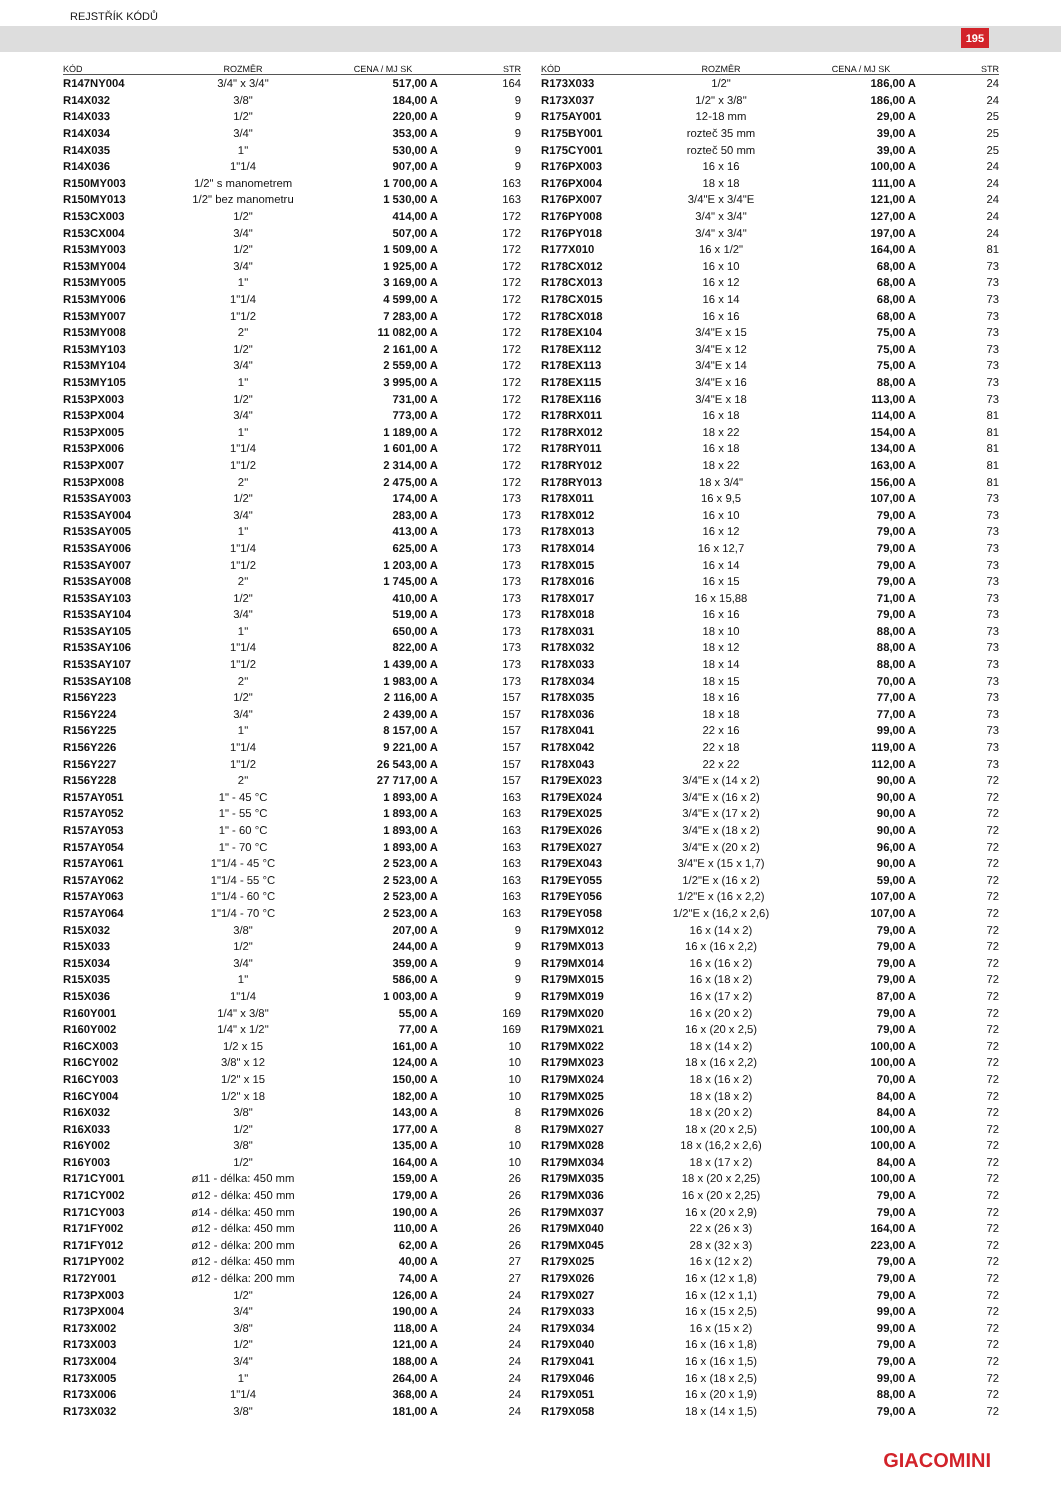REJSTŘÍK KÓDŮ
195
| KÓD | ROZMĚR | CENA / MJ SK | STR |
| --- | --- | --- | --- |
| R147NY004 | 3/4" x 3/4" | 517,00 A | 164 |
| R14X032 | 3/8" | 184,00 A | 9 |
| R14X033 | 1/2" | 220,00 A | 9 |
| R14X034 | 3/4" | 353,00 A | 9 |
| R14X035 | 1" | 530,00 A | 9 |
| R14X036 | 1"1/4 | 907,00 A | 9 |
| R150MY003 | 1/2" s manometrem | 1 700,00 A | 163 |
| R150MY013 | 1/2" bez manometru | 1 530,00 A | 163 |
| R153CX003 | 1/2" | 414,00 A | 172 |
| R153CX004 | 3/4" | 507,00 A | 172 |
| R153MY003 | 1/2" | 1 509,00 A | 172 |
| R153MY004 | 3/4" | 1 925,00 A | 172 |
| R153MY005 | 1" | 3 169,00 A | 172 |
| R153MY006 | 1"1/4 | 4 599,00 A | 172 |
| R153MY007 | 1"1/2 | 7 283,00 A | 172 |
| R153MY008 | 2" | 11 082,00 A | 172 |
| R153MY103 | 1/2" | 2 161,00 A | 172 |
| R153MY104 | 3/4" | 2 559,00 A | 172 |
| R153MY105 | 1" | 3 995,00 A | 172 |
| R153PX003 | 1/2" | 731,00 A | 172 |
| R153PX004 | 3/4" | 773,00 A | 172 |
| R153PX005 | 1" | 1 189,00 A | 172 |
| R153PX006 | 1"1/4 | 1 601,00 A | 172 |
| R153PX007 | 1"1/2 | 2 314,00 A | 172 |
| R153PX008 | 2" | 2 475,00 A | 172 |
| R153SAY003 | 1/2" | 174,00 A | 173 |
| R153SAY004 | 3/4" | 283,00 A | 173 |
| R153SAY005 | 1" | 413,00 A | 173 |
| R153SAY006 | 1"1/4 | 625,00 A | 173 |
| R153SAY007 | 1"1/2 | 1 203,00 A | 173 |
| R153SAY008 | 2" | 1 745,00 A | 173 |
| R153SAY103 | 1/2" | 410,00 A | 173 |
| R153SAY104 | 3/4" | 519,00 A | 173 |
| R153SAY105 | 1" | 650,00 A | 173 |
| R153SAY106 | 1"1/4 | 822,00 A | 173 |
| R153SAY107 | 1"1/2 | 1 439,00 A | 173 |
| R153SAY108 | 2" | 1 983,00 A | 173 |
| R156Y223 | 1/2" | 2 116,00 A | 157 |
| R156Y224 | 3/4" | 2 439,00 A | 157 |
| R156Y225 | 1" | 8 157,00 A | 157 |
| R156Y226 | 1"1/4 | 9 221,00 A | 157 |
| R156Y227 | 1"1/2 | 26 543,00 A | 157 |
| R156Y228 | 2" | 27 717,00 A | 157 |
| R157AY051 | 1" - 45 °C | 1 893,00 A | 163 |
| R157AY052 | 1" - 55 °C | 1 893,00 A | 163 |
| R157AY053 | 1" - 60 °C | 1 893,00 A | 163 |
| R157AY054 | 1" - 70 °C | 1 893,00 A | 163 |
| R157AY061 | 1"1/4 - 45 °C | 2 523,00 A | 163 |
| R157AY062 | 1"1/4 - 55 °C | 2 523,00 A | 163 |
| R157AY063 | 1"1/4 - 60 °C | 2 523,00 A | 163 |
| R157AY064 | 1"1/4 - 70 °C | 2 523,00 A | 163 |
| R15X032 | 3/8" | 207,00 A | 9 |
| R15X033 | 1/2" | 244,00 A | 9 |
| R15X034 | 3/4" | 359,00 A | 9 |
| R15X035 | 1" | 586,00 A | 9 |
| R15X036 | 1"1/4 | 1 003,00 A | 9 |
| R160Y001 | 1/4" x 3/8" | 55,00 A | 169 |
| R160Y002 | 1/4" x 1/2" | 77,00 A | 169 |
| R16CX003 | 1/2 x 15 | 161,00 A | 10 |
| R16CY002 | 3/8" x 12 | 124,00 A | 10 |
| R16CY003 | 1/2" x 15 | 150,00 A | 10 |
| R16CY004 | 1/2" x 18 | 182,00 A | 10 |
| R16X032 | 3/8" | 143,00 A | 8 |
| R16X033 | 1/2" | 177,00 A | 8 |
| R16Y002 | 3/8" | 135,00 A | 10 |
| R16Y003 | 1/2" | 164,00 A | 10 |
| R171CY001 | ø11 - délka: 450 mm | 159,00 A | 26 |
| R171CY002 | ø12 - délka: 450 mm | 179,00 A | 26 |
| R171CY003 | ø14 - délka: 450 mm | 190,00 A | 26 |
| R171FY002 | ø12 - délka: 450 mm | 110,00 A | 26 |
| R171FY012 | ø12 - délka: 200 mm | 62,00 A | 26 |
| R171PY002 | ø12 - délka: 450 mm | 40,00 A | 27 |
| R172Y001 | ø12 - délka: 200 mm | 74,00 A | 27 |
| R173PX003 | 1/2" | 126,00 A | 24 |
| R173PX004 | 3/4" | 190,00 A | 24 |
| R173X002 | 3/8" | 118,00 A | 24 |
| R173X003 | 1/2" | 121,00 A | 24 |
| R173X004 | 3/4" | 188,00 A | 24 |
| R173X005 | 1" | 264,00 A | 24 |
| R173X006 | 1"1/4 | 368,00 A | 24 |
| R173X032 | 3/8" | 181,00 A | 24 |
| KÓD | ROZMĚR | CENA / MJ SK | STR |
| --- | --- | --- | --- |
| R173X033 | 1/2" | 186,00 A | 24 |
| R173X037 | 1/2" x 3/8" | 186,00 A | 24 |
| R175AY001 | 12-18 mm | 29,00 A | 25 |
| R175BY001 | rozteč 35 mm | 39,00 A | 25 |
| R175CY001 | rozteč 50 mm | 39,00 A | 25 |
| R176PX003 | 16 x 16 | 100,00 A | 24 |
| R176PX004 | 18 x 18 | 111,00 A | 24 |
| R176PX007 | 3/4"E x 3/4"E | 121,00 A | 24 |
| R176PY008 | 3/4" x 3/4" | 127,00 A | 24 |
| R176PY018 | 3/4" x 3/4" | 197,00 A | 24 |
| R177X010 | 16 x 1/2" | 164,00 A | 81 |
| R178CX012 | 16 x 10 | 68,00 A | 73 |
| R178CX013 | 16 x 12 | 68,00 A | 73 |
| R178CX015 | 16 x 14 | 68,00 A | 73 |
| R178CX018 | 16 x 16 | 68,00 A | 73 |
| R178EX104 | 3/4"E x 15 | 75,00 A | 73 |
| R178EX112 | 3/4"E x 12 | 75,00 A | 73 |
| R178EX113 | 3/4"E x 14 | 75,00 A | 73 |
| R178EX115 | 3/4"E x 16 | 88,00 A | 73 |
| R178EX116 | 3/4"E x 18 | 113,00 A | 73 |
| R178RX011 | 16 x 18 | 114,00 A | 81 |
| R178RX012 | 18 x 22 | 154,00 A | 81 |
| R178RY011 | 16 x 18 | 134,00 A | 81 |
| R178RY012 | 18 x 22 | 163,00 A | 81 |
| R178RY013 | 18 x 3/4" | 156,00 A | 81 |
| R178X011 | 16 x 9,5 | 107,00 A | 73 |
| R178X012 | 16 x 10 | 79,00 A | 73 |
| R178X013 | 16 x 12 | 79,00 A | 73 |
| R178X014 | 16 x 12,7 | 79,00 A | 73 |
| R178X015 | 16 x 14 | 79,00 A | 73 |
| R178X016 | 16 x 15 | 79,00 A | 73 |
| R178X017 | 16 x 15,88 | 71,00 A | 73 |
| R178X018 | 16 x 16 | 79,00 A | 73 |
| R178X031 | 18 x 10 | 88,00 A | 73 |
| R178X032 | 18 x 12 | 88,00 A | 73 |
| R178X033 | 18 x 14 | 88,00 A | 73 |
| R178X034 | 18 x 15 | 70,00 A | 73 |
| R178X035 | 18 x 16 | 77,00 A | 73 |
| R178X036 | 18 x 18 | 77,00 A | 73 |
| R178X041 | 22 x 16 | 99,00 A | 73 |
| R178X042 | 22 x 18 | 119,00 A | 73 |
| R178X043 | 22 x 22 | 112,00 A | 73 |
| R179EX023 | 3/4"E x (14 x 2) | 90,00 A | 72 |
| R179EX024 | 3/4"E x (16 x 2) | 90,00 A | 72 |
| R179EX025 | 3/4"E x (17 x 2) | 90,00 A | 72 |
| R179EX026 | 3/4"E x (18 x 2) | 90,00 A | 72 |
| R179EX027 | 3/4"E x (20 x 2) | 96,00 A | 72 |
| R179EX043 | 3/4"E x (15 x 1,7) | 90,00 A | 72 |
| R179EY055 | 1/2"E x (16 x 2) | 59,00 A | 72 |
| R179EY056 | 1/2"E x (16 x 2,2) | 107,00 A | 72 |
| R179EY058 | 1/2"E x (16,2 x 2,6) | 107,00 A | 72 |
| R179MX012 | 16 x (14 x 2) | 79,00 A | 72 |
| R179MX013 | 16 x (16 x 2,2) | 79,00 A | 72 |
| R179MX014 | 16 x (16 x 2) | 79,00 A | 72 |
| R179MX015 | 16 x (18 x 2) | 79,00 A | 72 |
| R179MX019 | 16 x (17 x 2) | 87,00 A | 72 |
| R179MX020 | 16 x (20 x 2) | 79,00 A | 72 |
| R179MX021 | 16 x (20 x 2,5) | 79,00 A | 72 |
| R179MX022 | 18 x (14 x 2) | 100,00 A | 72 |
| R179MX023 | 18 x (16 x 2,2) | 100,00 A | 72 |
| R179MX024 | 18 x (16 x 2) | 70,00 A | 72 |
| R179MX025 | 18 x (18 x 2) | 84,00 A | 72 |
| R179MX026 | 18 x (20 x 2) | 84,00 A | 72 |
| R179MX027 | 18 x (20 x 2,5) | 100,00 A | 72 |
| R179MX028 | 18 x (16,2 x 2,6) | 100,00 A | 72 |
| R179MX034 | 18 x (17 x 2) | 84,00 A | 72 |
| R179MX035 | 18 x (20 x 2,25) | 100,00 A | 72 |
| R179MX036 | 16 x (20 x 2,25) | 79,00 A | 72 |
| R179MX037 | 16 x (20 x 2,9) | 79,00 A | 72 |
| R179MX040 | 22 x (26 x 3) | 164,00 A | 72 |
| R179MX045 | 28 x (32 x 3) | 223,00 A | 72 |
| R179X025 | 16 x (12 x 2) | 79,00 A | 72 |
| R179X026 | 16 x (12 x 1,8) | 79,00 A | 72 |
| R179X027 | 16 x (12 x 1,1) | 79,00 A | 72 |
| R179X033 | 16 x (15 x 2,5) | 99,00 A | 72 |
| R179X034 | 16 x (15 x 2) | 99,00 A | 72 |
| R179X040 | 16 x (16 x 1,8) | 79,00 A | 72 |
| R179X041 | 16 x (16 x 1,5) | 79,00 A | 72 |
| R179X046 | 16 x (18 x 2,5) | 99,00 A | 72 |
| R179X051 | 16 x (20 x 1,9) | 88,00 A | 72 |
| R179X058 | 18 x (14 x 1,5) | 79,00 A | 72 |
GIACOMINI